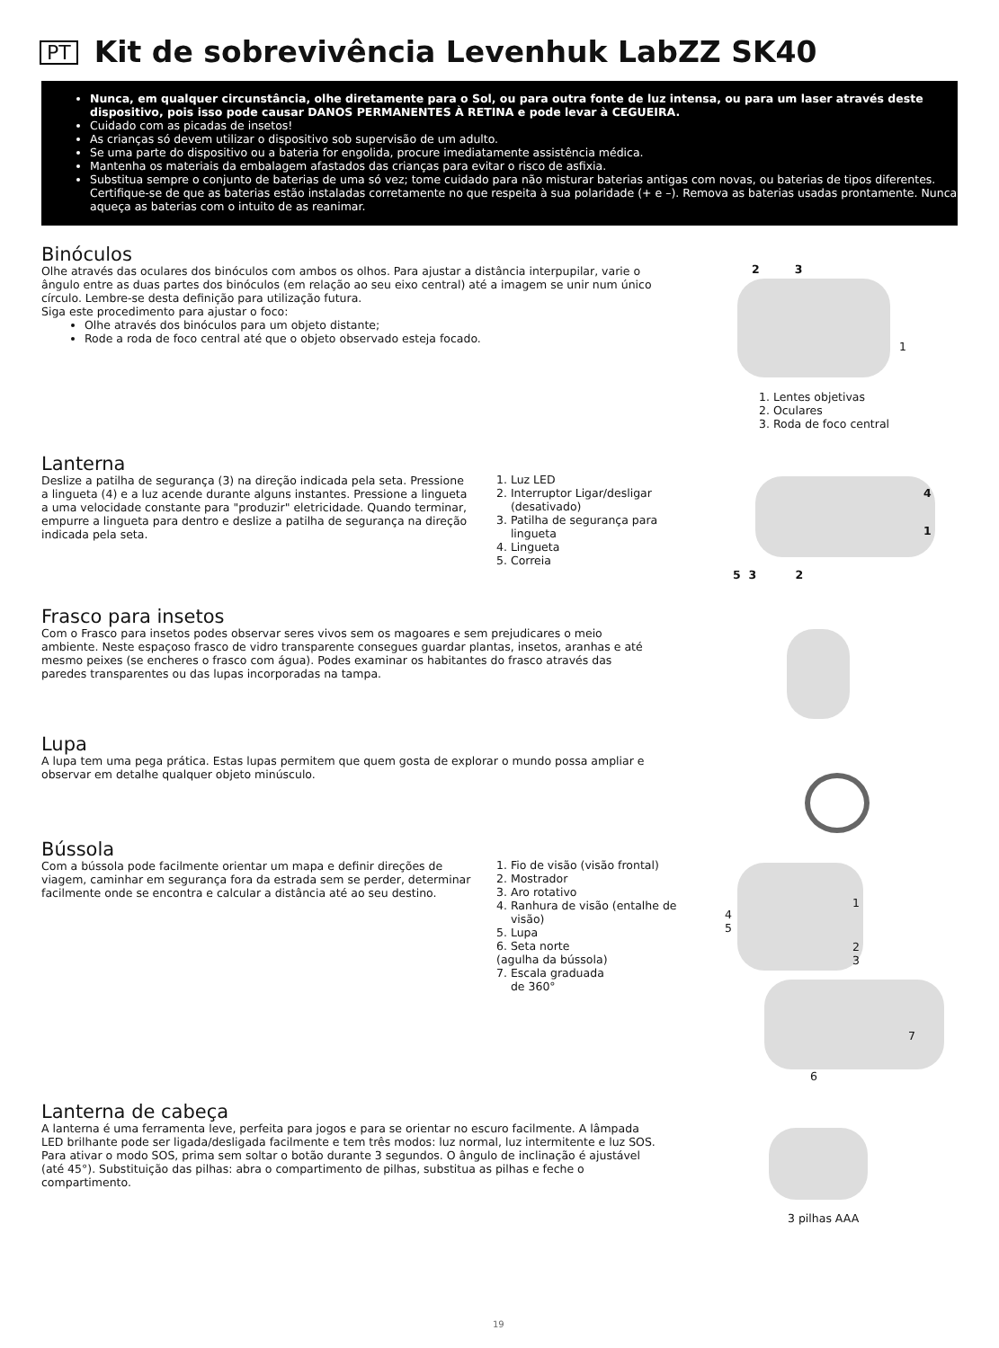PT
Kit de sobrevivência Levenhuk LabZZ SK40
Nunca, em qualquer circunstância, olhe diretamente para o Sol, ou para outra fonte de luz intensa, ou para um laser através deste dispositivo, pois isso pode causar DANOS PERMANENTES À RETINA e pode levar à CEGUEIRA.
Cuidado com as picadas de insetos!
As crianças só devem utilizar o dispositivo sob supervisão de um adulto.
Se uma parte do dispositivo ou a bateria for engolida, procure imediatamente assistência médica.
Mantenha os materiais da embalagem afastados das crianças para evitar o risco de asfixia.
Substitua sempre o conjunto de baterias de uma só vez; tome cuidado para não misturar baterias antigas com novas, ou baterias de tipos diferentes. Certifique-se de que as baterias estão instaladas corretamente no que respeita à sua polaridade (+ e –). Remova as baterias usadas prontamente. Nunca aqueça as baterias com o intuito de as reanimar.
Binóculos
Olhe através das oculares dos binóculos com ambos os olhos. Para ajustar a distância interpupilar, varie o ângulo entre as duas partes dos binóculos (em relação ao seu eixo central) até a imagem se unir num único círculo. Lembre-se desta definição para utilização futura.
Siga este procedimento para ajustar o foco:
Olhe através dos binóculos para um objeto distante;
Rode a roda de foco central até que o objeto observado esteja focado.
2 3
1
1. Lentes objetivas
2. Oculares
3. Roda de foco central
Lanterna
Deslize a patilha de segurança (3) na direção indicada pela seta. Pressione a lingueta (4) e a luz acende durante alguns instantes. Pressione a lingueta a uma velocidade constante para "produzir" eletricidade. Quando terminar, empurre a lingueta para dentro e deslize a patilha de segurança na direção indicada pela seta.
1. Luz LED
2. Interruptor Ligar/desligar
(desativado)
3. Patilha de segurança para
lingueta
4. Lingueta
5. Correia
4
1
5 3 2
Frasco para insetos
Com o Frasco para insetos podes observar seres vivos sem os magoares e sem prejudicares o meio ambiente. Neste espaçoso frasco de vidro transparente consegues guardar plantas, insetos, aranhas e até mesmo peixes (se encheres o frasco com água). Podes examinar os habitantes do frasco através das paredes transparentes ou das lupas incorporadas na tampa.
Lupa
A lupa tem uma pega prática. Estas lupas permitem que quem gosta de explorar o mundo possa ampliar e observar em detalhe qualquer objeto minúsculo.
Bússola
Com a bússola pode facilmente orientar um mapa e definir direções de viagem, caminhar em segurança fora da estrada sem se perder, determinar facilmente onde se encontra e calcular a distância até ao seu destino.
1. Fio de visão (visão frontal)
2. Mostrador
3. Aro rotativo
4. Ranhura de visão (entalhe de
visão)
5. Lupa
6. Seta norte
(agulha da bússola)
7. Escala graduada
de 360°
1
4
5
2
3
7
6
Lanterna de cabeça
A lanterna é uma ferramenta leve, perfeita para jogos e para se orientar no escuro facilmente. A lâmpada LED brilhante pode ser ligada/desligada facilmente e tem três modos: luz normal, luz intermitente e luz SOS. Para ativar o modo SOS, prima sem soltar o botão durante 3 segundos. O ângulo de inclinação é ajustável (até 45°). Substituição das pilhas: abra o compartimento de pilhas, substitua as pilhas e feche o compartimento.
3 pilhas AAA
19